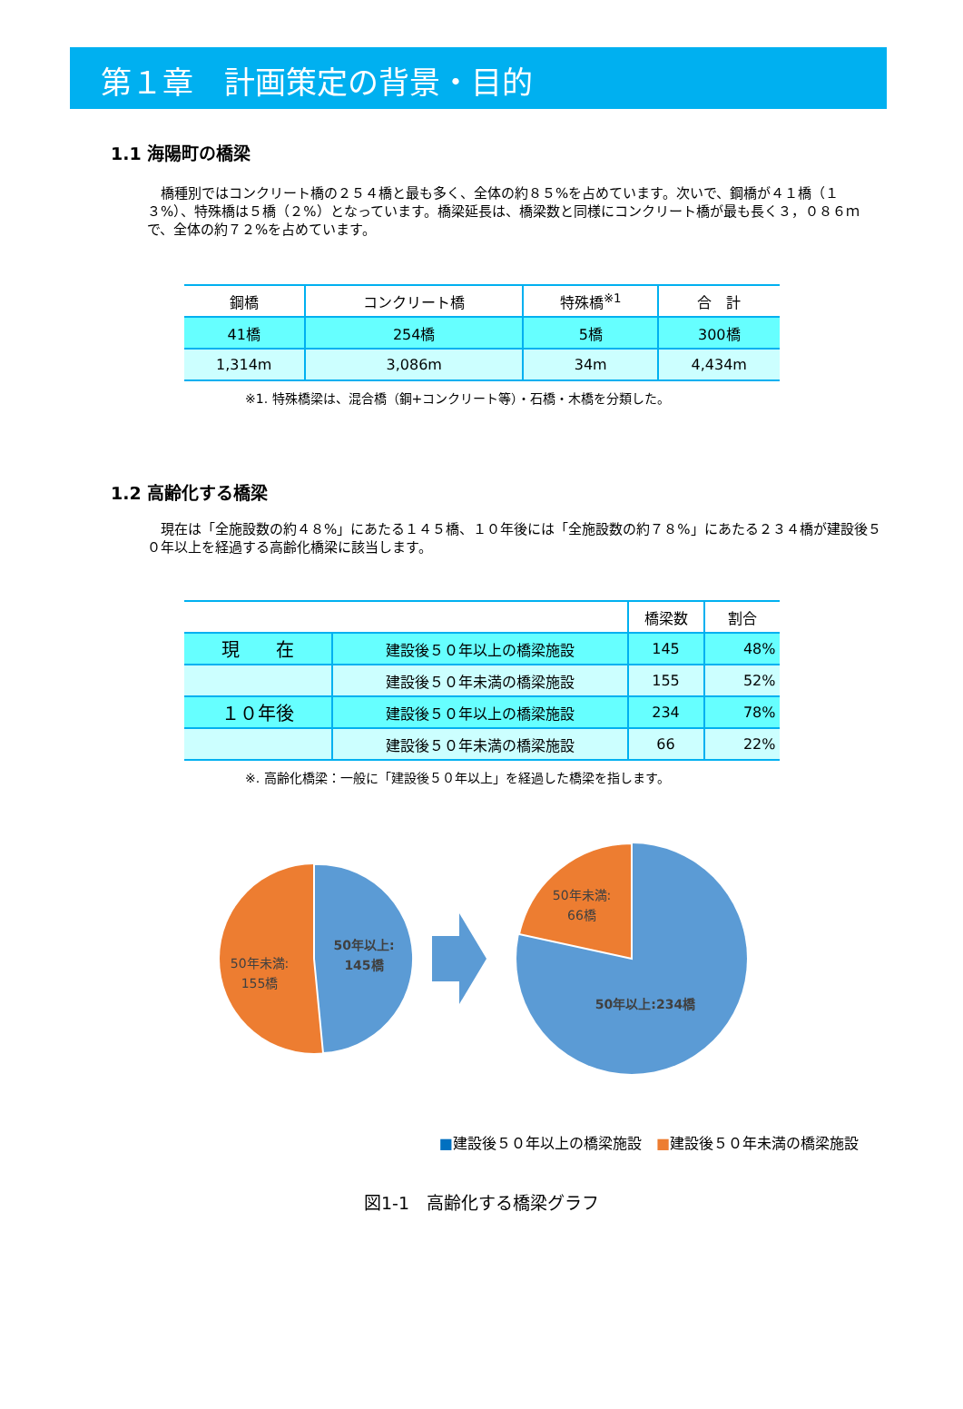第１章　計画策定の背景・目的
1.1 海陽町の橋梁
橋種別ではコンクリート橋の２５４橋と最も多く、全体の約８５%を占めています。次いで、鋼橋が４１橋（１３%）、特殊橋は５橋（２%）となっています。橋梁延長は、橋梁数と同様にコンクリート橋が最も長く３，０８６ｍで、全体の約７２%を占めています。
| 鋼橋 | コンクリート橋 | 特殊橋<sup>※1</sup> | 合 計 |
| --- | --- | --- | --- |
| 41橋 | 254橋 | 5橋 | 300橋 |
| 1,314m | 3,086m | 34m | 4,434m |
※1. 特殊橋梁は、混合橋（鋼+コンクリート等）・石橋・木橋を分類した。
1.2 高齢化する橋梁
現在は「全施設数の約４８%」にあたる１４５橋、１０年後には「全施設数の約７８%」にあたる２３４橋が建設後５０年以上を経過する高齢化橋梁に該当します。
| | | 橋梁数 | 割合 |
| --- | --- | --- | --- |
| 現 在 | 建設後５０年以上の橋梁施設 | 145 | 48% |
| | 建設後５０年未満の橋梁施設 | 155 | 52% |
| １０年後 | 建設後５０年以上の橋梁施設 | 234 | 78% |
| | 建設後５０年未満の橋梁施設 | 66 | 22% |
※. 高齢化橋梁：一般に「建設後５０年以上」を経過した橋梁を指します。
50年以上:
145橋
50年未満:
155橋
50年未満:
66橋
50年以上:234橋
■建設後５０年以上の橋梁施設　■建設後５０年未満の橋梁施設
図1-1　高齢化する橋梁グラフ